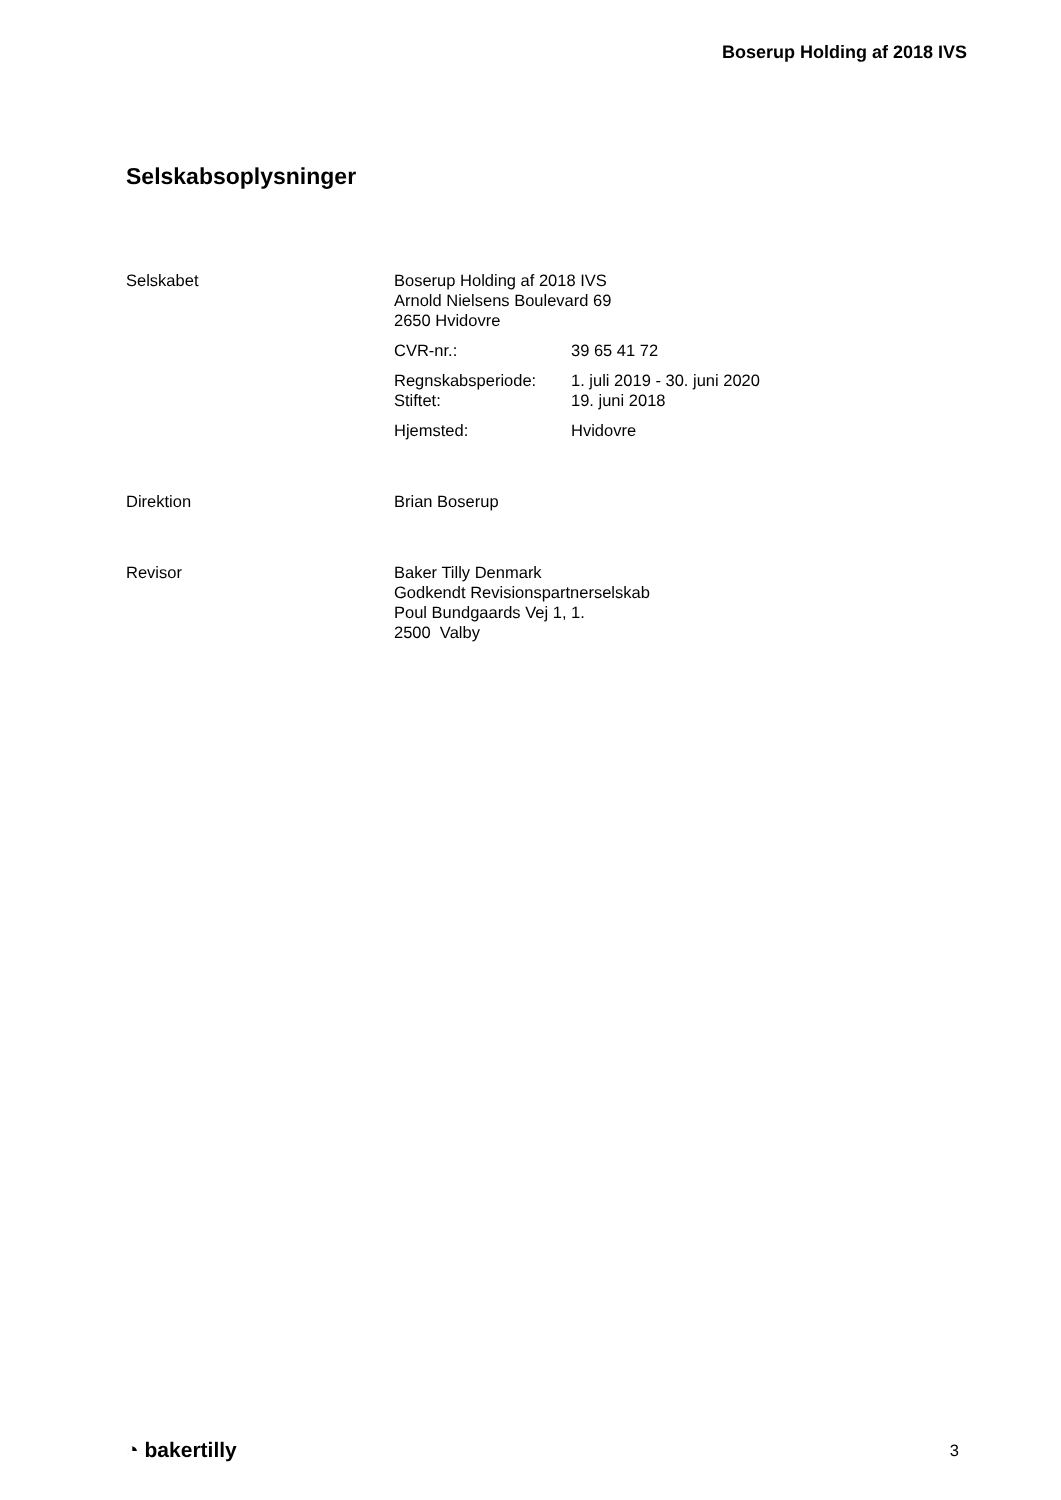Boserup Holding af 2018 IVS
Selskabsoplysninger
Selskabet Boserup Holding af 2018 IVS
Arnold Nielsens Boulevard 69
2650 Hvidovre
CVR-nr.: 39 65 41 72
Regnskabsperiode: 1. juli 2019 - 30. juni 2020
Stiftet: 19. juni 2018
Hjemsted: Hvidovre
Direktion Brian Boserup
Revisor Baker Tilly Denmark
Godkendt Revisionspartnerselskab
Poul Bundgaards Vej 1, 1.
2500 Valby
◔ bakertilly
3